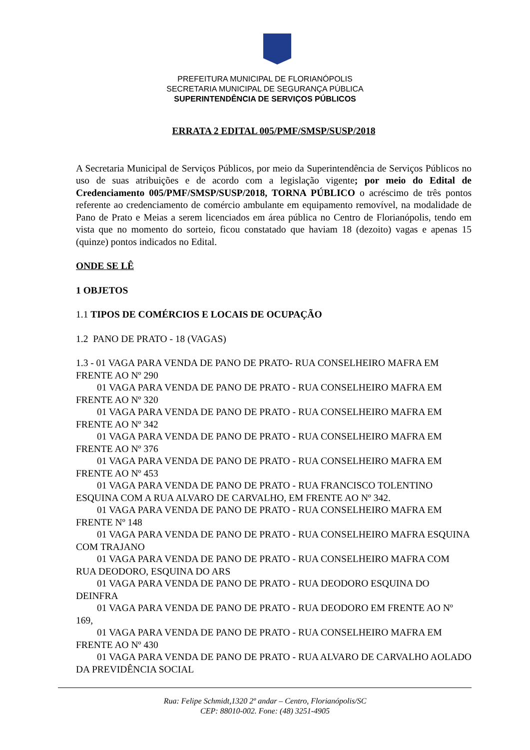PREFEITURA MUNICIPAL DE FLORIANÓPOLIS
SECRETARIA MUNICIPAL DE SEGURANÇA PÚBLICA
SUPERINTENDÊNCIA DE SERVIÇOS PÚBLICOS
ERRATA 2 EDITAL 005/PMF/SMSP/SUSP/2018
A Secretaria Municipal de Serviços Públicos, por meio da Superintendência de Serviços Públicos no uso de suas atribuições e de acordo com a legislação vigente; por meio do Edital de Credenciamento 005/PMF/SMSP/SUSP/2018, TORNA PÚBLICO o acréscimo de três pontos referente ao credenciamento de comércio ambulante em equipamento removível, na modalidade de Pano de Prato e Meias a serem licenciados em área pública no Centro de Florianópolis, tendo em vista que no momento do sorteio, ficou constatado que haviam 18 (dezoito) vagas e apenas 15 (quinze) pontos indicados no Edital.
ONDE SE LÊ
1 OBJETOS
1.1 TIPOS DE COMÉRCIOS E LOCAIS DE OCUPAÇÃO
1.2 PANO DE PRATO - 18 (VAGAS)
1.3 - 01 VAGA PARA VENDA DE PANO DE PRATO- RUA CONSELHEIRO MAFRA EM FRENTE AO Nº 290
01 VAGA PARA VENDA DE PANO DE PRATO - RUA CONSELHEIRO MAFRA EM FRENTE AO Nº 320
01 VAGA PARA VENDA DE PANO DE PRATO - RUA CONSELHEIRO MAFRA EM FRENTE AO Nº 342
01 VAGA PARA VENDA DE PANO DE PRATO - RUA CONSELHEIRO MAFRA EM FRENTE AO Nº 376
01 VAGA PARA VENDA DE PANO DE PRATO - RUA CONSELHEIRO MAFRA EM FRENTE AO Nº 453
01 VAGA PARA VENDA DE PANO DE PRATO - RUA FRANCISCO TOLENTINO ESQUINA COM A RUA ALVARO DE CARVALHO, EM FRENTE AO Nº 342.
01 VAGA PARA VENDA DE PANO DE PRATO - RUA CONSELHEIRO MAFRA EM FRENTE Nº 148
01 VAGA PARA VENDA DE PANO DE PRATO - RUA CONSELHEIRO MAFRA ESQUINA COM TRAJANO
01 VAGA PARA VENDA DE PANO DE PRATO - RUA CONSELHEIRO MAFRA COM RUA DEODORO, ESQUINA DO ARS
01 VAGA PARA VENDA DE PANO DE PRATO - RUA DEODORO ESQUINA DO DEINFRA
01 VAGA PARA VENDA DE PANO DE PRATO - RUA DEODORO EM FRENTE AO Nº 169,
01 VAGA PARA VENDA DE PANO DE PRATO - RUA CONSELHEIRO MAFRA EM FRENTE AO Nº 430
01 VAGA PARA VENDA DE PANO DE PRATO - RUA ALVARO DE CARVALHO AOLADO DA PREVIDÊNCIA SOCIAL
Rua: Felipe Schmidt,1320 2º andar – Centro, Florianópolis/SC
CEP: 88010-002. Fone: (48) 3251-4905